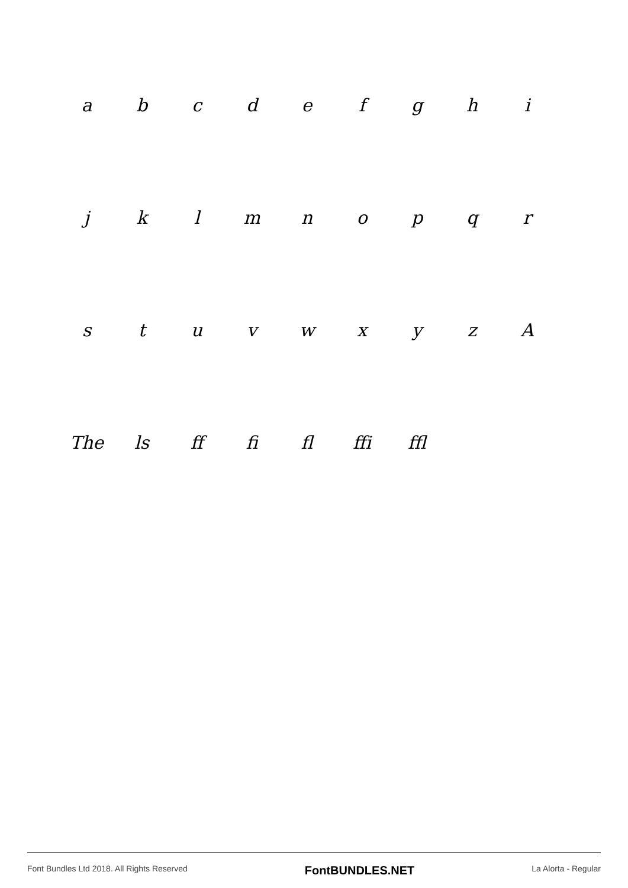abcdefghi
jklmnopqr
stuvwxyzA
The ls ff fi fl ffi ffl
Font Bundles Ltd 2018. All Rights Reserved FontBUNDLES.NET La Alorta - Regular